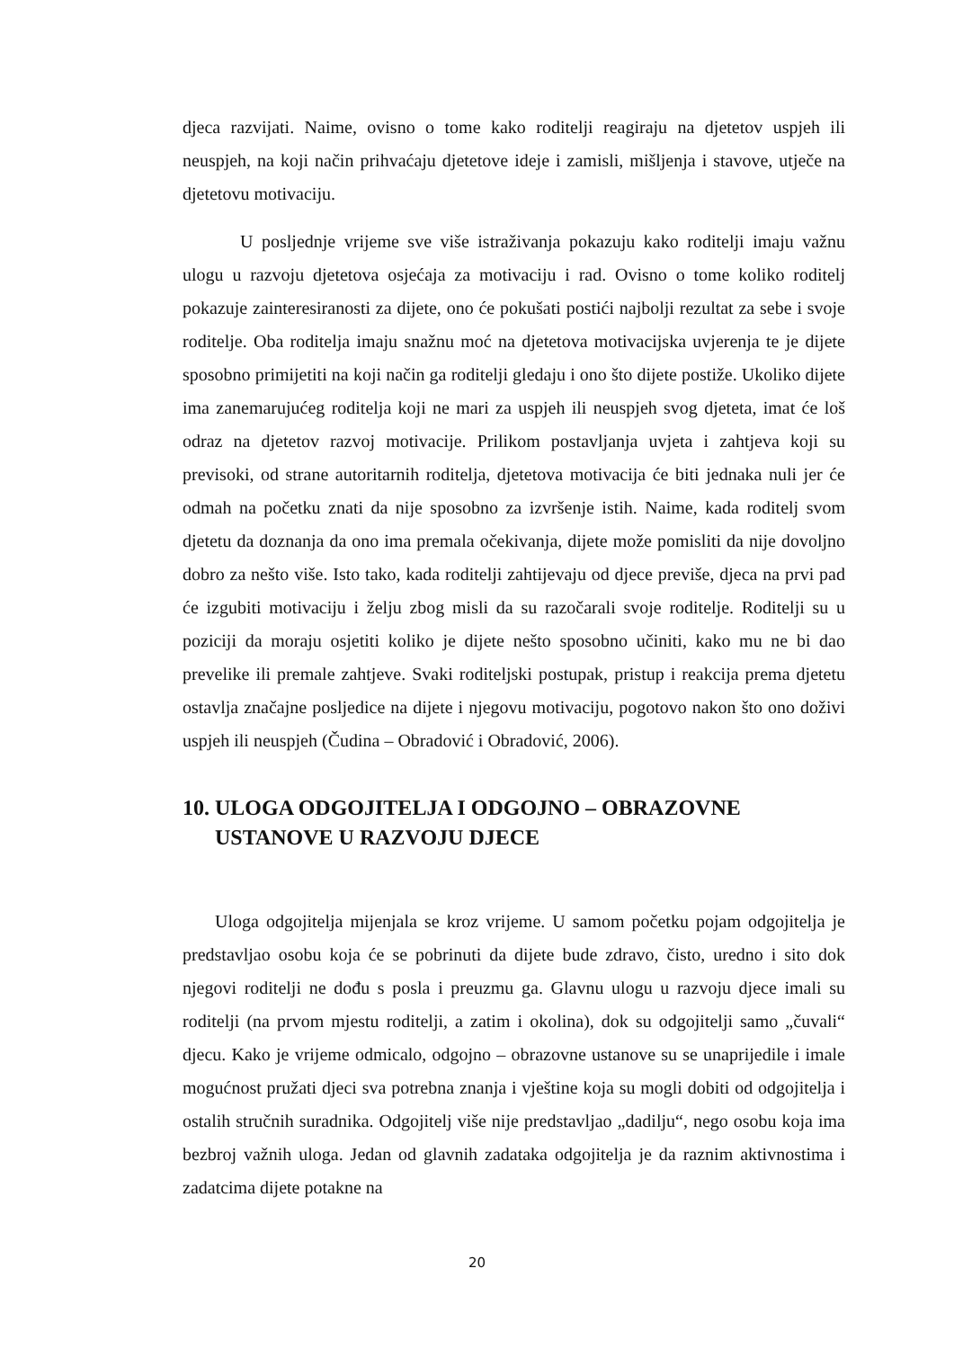djeca razvijati. Naime, ovisno o tome kako roditelji reagiraju na djetetov uspjeh ili neuspjeh, na koji način prihvaćaju djetetove ideje i zamisli, mišljenja i stavove, utječe na djetetovu motivaciju.
U posljednje vrijeme sve više istraživanja pokazuju kako roditelji imaju važnu ulogu u razvoju djetetova osjećaja za motivaciju i rad. Ovisno o tome koliko roditelj pokazuje zainteresiranosti za dijete, ono će pokušati postići najbolji rezultat za sebe i svoje roditelje. Oba roditelja imaju snažnu moć na djetetova motivacijska uvjerenja te je dijete sposobno primijetiti na koji način ga roditelji gledaju i ono što dijete postiže. Ukoliko dijete ima zanemarujućeg roditelja koji ne mari za uspjeh ili neuspjeh svog djeteta, imat će loš odraz na djetetov razvoj motivacije. Prilikom postavljanja uvjeta i zahtjeva koji su previsoki, od strane autoritarnih roditelja, djetetova motivacija će biti jednaka nuli jer će odmah na početku znati da nije sposobno za izvršenje istih. Naime, kada roditelj svom djetetu da doznanja da ono ima premala očekivanja, dijete može pomisliti da nije dovoljno dobro za nešto više. Isto tako, kada roditelji zahtijevaju od djece previše, djeca na prvi pad će izgubiti motivaciju i želju zbog misli da su razočarali svoje roditelje. Roditelji su u poziciji da moraju osjetiti koliko je dijete nešto sposobno učiniti, kako mu ne bi dao prevelike ili premale zahtjeve. Svaki roditeljski postupak, pristup i reakcija prema djetetu ostavlja značajne posljedice na dijete i njegovu motivaciju, pogotovo nakon što ono doživi uspjeh ili neuspjeh (Čudina – Obradović i Obradović, 2006).
10. ULOGA ODGOJITELJA I ODGOJNO – OBRAZOVNE USTANOVE U RAZVOJU DJECE
Uloga odgojitelja mijenjala se kroz vrijeme. U samom početku pojam odgojitelja je predstavljao osobu koja će se pobrinuti da dijete bude zdravo, čisto, uredno i sito dok njegovi roditelji ne dođu s posla i preuzmu ga. Glavnu ulogu u razvoju djece imali su roditelji (na prvom mjestu roditelji, a zatim i okolina), dok su odgojitelji samo „čuvali“ djecu. Kako je vrijeme odmicalo, odgojno – obrazovne ustanove su se unaprijedile i imale mogućnost pružati djeci sva potrebna znanja i vještine koja su mogli dobiti od odgojitelja i ostalih stručnih suradnika. Odgojitelj više nije predstavljao „dadilju“, nego osobu koja ima bezbroj važnih uloga. Jedan od glavnih zadataka odgojitelja je da raznim aktivnostima i zadatcima dijete potakne na
20